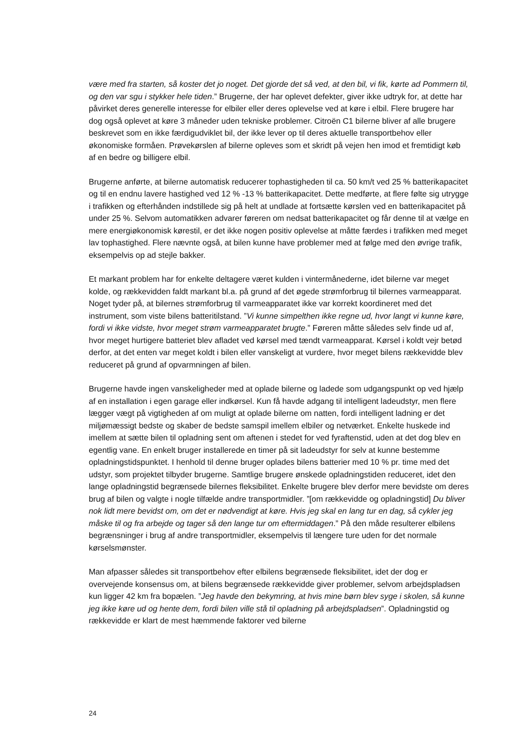være med fra starten, så koster det jo noget. Det gjorde det så ved, at den bil, vi fik, kørte ad Pommern til, og den var sgu i stykker hele tiden.” Brugerne, der har oplevet defekter, giver ikke udtryk for, at dette har påvirket deres generelle interesse for elbiler eller deres oplevelse ved at køre i elbil. Flere brugere har dog også oplevet at køre 3 måneder uden tekniske problemer. Citroën C1 bilerne bliver af alle brugere beskrevet som en ikke færdigudviklet bil, der ikke lever op til deres aktuelle transportbehov eller økonomiske formåen. Prøvekørslen af bilerne opleves som et skridt på vejen hen imod et fremtidigt køb af en bedre og billigere elbil.
Brugerne anførte, at bilerne automatisk reducerer tophastigheden til ca. 50 km/t ved 25 % batterikapacitet og til en endnu lavere hastighed ved 12 % -13 % batterikapacitet. Dette medførte, at flere følte sig utrygge i trafikken og efterhånden indstillede sig på helt at undlade at fortsætte kørslen ved en batterikapacitet på under 25 %. Selvom automatikken advarer føreren om nedsat batterikapacitet og får denne til at vælge en mere energiøkonomisk kørestil, er det ikke nogen positiv oplevelse at måtte færdes i trafikken med meget lav tophastighed. Flere nævnte også, at bilen kunne have problemer med at følge med den øvrige trafik, eksempelvis op ad stejle bakker.
Et markant problem har for enkelte deltagere været kulden i vintermånederne, idet bilerne var meget kolde, og rækkevidden faldt markant bl.a. på grund af det øgede strømforbrug til bilernes varmeapparat. Noget tyder på, at bilernes strømforbrug til varmeapparatet ikke var korrekt koordineret med det instrument, som viste bilens batteritilstand. ”Vi kunne simpelthen ikke regne ud, hvor langt vi kunne køre, fordi vi ikke vidste, hvor meget strøm varmeapparatet brugte.” Føreren måtte således selv finde ud af, hvor meget hurtigere batteriet blev afladet ved kørsel med tændt varmeapparat. Kørsel i koldt vejr betød derfor, at det enten var meget koldt i bilen eller vanskeligt at vurdere, hvor meget bilens rækkevidde blev reduceret på grund af opvarmningen af bilen.
Brugerne havde ingen vanskeligheder med at oplade bilerne og ladede som udgangspunkt op ved hjælp af en installation i egen garage eller indkørsel. Kun få havde adgang til intelligent ladeudstyr, men flere lægger vægt på vigtigheden af om muligt at oplade bilerne om natten, fordi intelligent ladning er det miljømæssigt bedste og skaber de bedste samspil imellem elbiler og netværket. Enkelte huskede ind imellem at sætte bilen til opladning sent om aftenen i stedet for ved fyraftenstid, uden at det dog blev en egentlig vane. En enkelt bruger installerede en timer på sit ladeudstyr for selv at kunne bestemme opladningstidspunktet. I henhold til denne bruger oplades bilens batterier med 10 % pr. time med det udstyr, som projektet tilbyder brugerne. Samtlige brugere ønskede opladningstiden reduceret, idet den lange opladningstid begrænsede bilernes fleksibilitet. Enkelte brugere blev derfor mere bevidste om deres brug af bilen og valgte i nogle tilfælde andre transportmidler. ”[om rækkevidde og opladningstid] Du bliver nok lidt mere bevidst om, om det er nødvendigt at køre. Hvis jeg skal en lang tur en dag, så cykler jeg måske til og fra arbejde og tager så den lange tur om eftermiddagen.” På den måde resulterer elbilens begrænsninger i brug af andre transportmidler, eksempelvis til længere ture uden for det normale kørselsmønster.
Man afpasser således sit transportbehov efter elbilens begrænsede fleksibilitet, idet der dog er overvejende konsensus om, at bilens begrænsede rækkevidde giver problemer, selvom arbejdspladsen kun ligger 42 km fra bopælen. ”Jeg havde den bekymring, at hvis mine børn blev syge i skolen, så kunne jeg ikke køre ud og hente dem, fordi bilen ville stå til opladning på arbejdspladsen”. Opladningstid og rækkevidde er klart de mest hæmmende faktorer ved bilerne
24